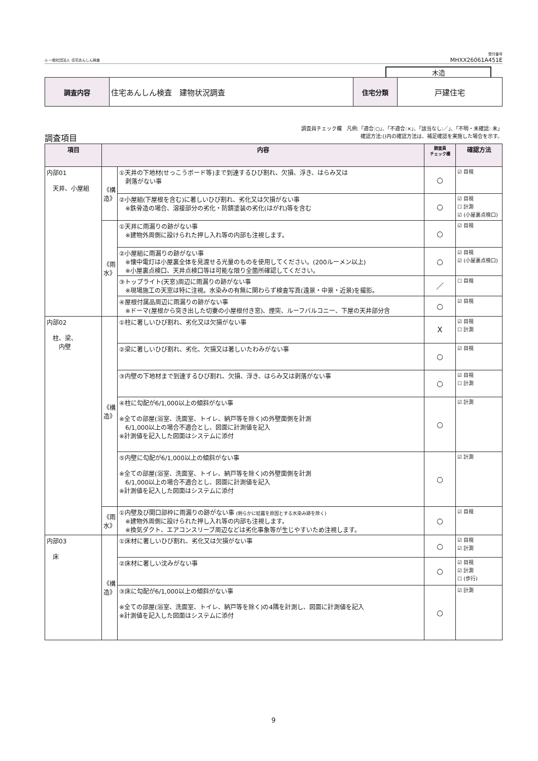◎ 一般社団法人 住宅あんしん検査
受付番号
MHXX26061A451E
木造
| 調査内容 | 住宅あんしん検査 建物状況調査 | 住宅分類 | 戸建住宅 |
調査項目
調査員チェック欄　凡例:「適合:○」、「不適合:×」、「該当なし:／」、「不明・未確認: 未」
確認方法:()内の確認方法は、補足確認を実施した場合を示す。
| 項目 | 内容 | | 調査員 チェック欄 | 確認方法 |
| --- | --- | --- | --- | --- |
| 内部01 天井、小屋組 | 《構造》 | ①天井の下地材(せっこうボード等)まで到達するひび割れ、欠損、浮き、はらみ又は 剥落がない事 | ○ | ☑ 目視 |
| | | ②小屋組(下屋根を含む)に著しいひび割れ、劣化又は欠損がない事 ※鉄骨造の場合、溶接部分の劣化・防錆塗装の劣化(はがれ)等を含む | ○ | ☑ 目視 ☐ 計測 ☑ (小屋裏点検口) |
| | 《雨水》 | ①天井に雨漏りの跡がない事 ※建物外周側に設けられた押し入れ等の内部も注視します。 | ○ | ☑ 目視 |
| | | ②小屋組に雨漏りの跡がない事 ※懐中電灯は小屋裏全体を見渡せる光量のものを使用してください。(200ルーメン以上) ※小屋裏点検口、天井点検口等は可能な限り全箇所確認してください。 | ○ | ☑ 目視 ☑ (小屋裏点検口) |
| | | ③トップライト(天窓)周辺に雨漏りの跡がない事 ※現場施工の天窓は特に注視。水染みの有無に関わらず検査写真(遠景・中景・近景)を撮影。 | ／ | ☐ 目視 |
| | | ④屋根付属品周辺に雨漏りの跡がない事 ※ドーマ(屋根から突き出した切妻の小屋根付き窓)、煙突、ルーフバルコニー、下屋の天井部分含 | ○ | ☑ 目視 |
| 内部02 柱、梁、 内壁 | 《構造》 | ①柱に著しいひび割れ、劣化又は欠損がない事 | X | ☑ 目視 ☐ 計測 |
| | | ②梁に著しいひび割れ、劣化、欠損又は著しいたわみがない事 | ○ | ☑ 目視 |
| | | ③内壁の下地材まで到達するひび割れ、欠損、浮き、はらみ又は剥落がない事 | ○ | ☑ 目視 ☐ 計測 |
| | | ④柱に勾配が6/1,000以上の傾斜がない事 ※全ての部屋(浴室、洗面室、トイレ、納戸等を除く)の外壁面側を計測 6/1,000以上の場合不適合とし、図面に計測値を記入 ※計測値を記入した図面はシステムに添付 | ○ | ☑ 計測 |
| | | ⑤内壁に勾配が6/1,000以上の傾斜がない事 ※全ての部屋(浴室、洗面室、トイレ、納戸等を除く)の外壁面側を計測 6/1,000以上の場合不適合とし、図面に計測値を記入 ※計測値を記入した図面はシステムに添付 | ○ | ☑ 計測 |
| | 《雨水》 | ①内壁及び開口部枠に雨漏りの跡がない事 (明らかに結露を原因とする水染み跡を除く) ※建物外周側に設けられた押し入れ等の内部も注視します。 ※換気ダクト、エアコンスリーブ周辺などは劣化事象等が生じやすいため注視します。 | ○ | ☑ 目視 |
| 内部03 床 | 《構造》 | ①床材に著しいひび割れ、劣化又は欠損がない事 | ○ | ☑ 目視 ☑ 計測 |
| | | ②床材に著しい沈みがない事 | ○ | ☑ 目視 ☑ 計測 ☐ (歩行) |
| | | ③床に勾配が6/1,000以上の傾斜がない事 ※全ての部屋(浴室、洗面室、トイレ、納戸等を除く)の4隅を計測し、図面に計測値を記入 ※計測値を記入した図面はシステムに添付 | ○ | ☑ 計測 |
9